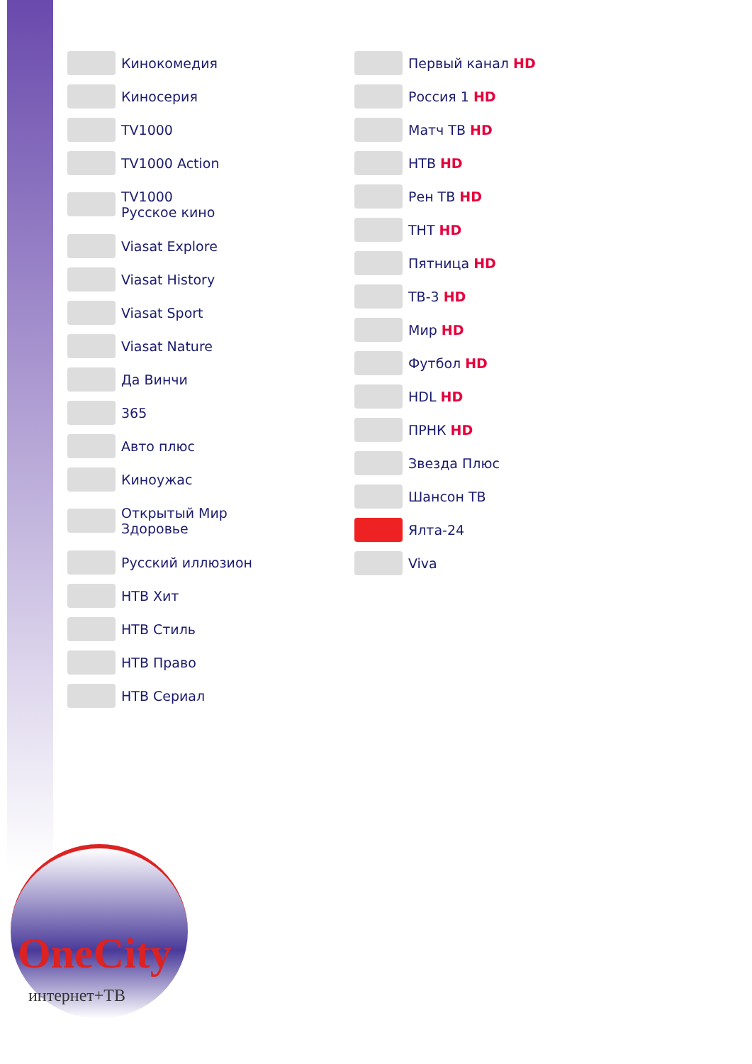Кинокомедия
Киносерия
TV1000
TV1000 Action
TV1000
Русское кино
Viasat Explore
Viasat History
Viasat Sport
Viasat Nature
Да Винчи
365
Авто плюс
Киноужас
Открытый Мир
Здоровье
Русский иллюзион
НТВ Хит
НТВ Стиль
НТВ Право
НТВ Сериал
Первый канал HD
Россия 1 HD
Матч ТВ HD
НТВ HD
Рен ТВ HD
ТНТ HD
Пятница HD
ТВ-3 HD
Мир HD
Футбол HD
HDL HD
ПРНК HD
Звезда Плюс
Шансон ТВ
Ялта-24
Viva
OneCity
интернет+ТВ